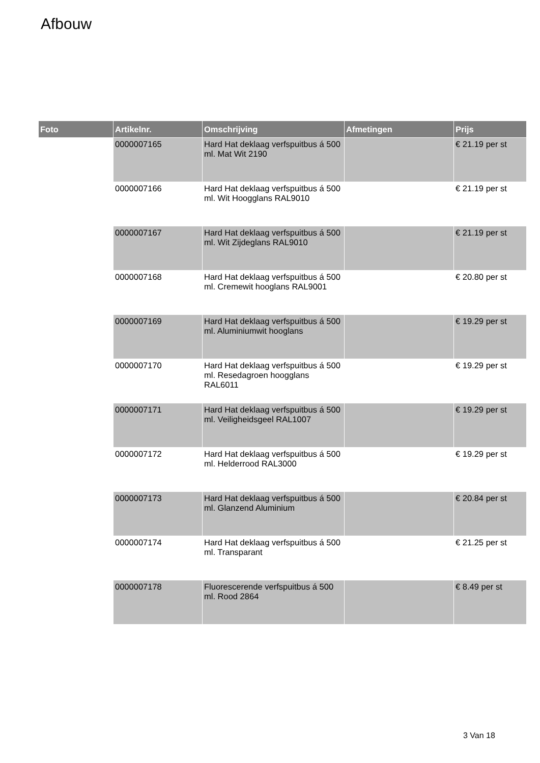Afbouw
| Foto | Artikelnr. | Omschrijving | Afmetingen | Prijs |
| --- | --- | --- | --- | --- |
| | 0000007165 | Hard Hat deklaag verfspuitbus á 500 ml. Mat Wit 2190 | | € 21.19 per st |
| | 0000007166 | Hard Hat deklaag verfspuitbus á 500 ml. Wit Hoogglans RAL9010 | | € 21.19 per st |
| | 0000007167 | Hard Hat deklaag verfspuitbus á 500 ml. Wit Zijdeglans RAL9010 | | € 21.19 per st |
| | 0000007168 | Hard Hat deklaag verfspuitbus á 500 ml. Cremewit hooglans RAL9001 | | € 20.80 per st |
| | 0000007169 | Hard Hat deklaag verfspuitbus á 500 ml. Aluminiumwit hooglans | | € 19.29 per st |
| | 0000007170 | Hard Hat deklaag verfspuitbus á 500 ml. Resedagroen hoogglans RAL6011 | | € 19.29 per st |
| | 0000007171 | Hard Hat deklaag verfspuitbus á 500 ml. Veiligheidsgeel RAL1007 | | € 19.29 per st |
| | 0000007172 | Hard Hat deklaag verfspuitbus á 500 ml. Helderrood RAL3000 | | € 19.29 per st |
| | 0000007173 | Hard Hat deklaag verfspuitbus á 500 ml. Glanzend Aluminium | | € 20.84 per st |
| | 0000007174 | Hard Hat deklaag verfspuitbus á 500 ml. Transparant | | € 21.25 per st |
| | 0000007178 | Fluorescerende verfspuitbus á 500 ml. Rood 2864 | | € 8.49 per st |
3 Van 18